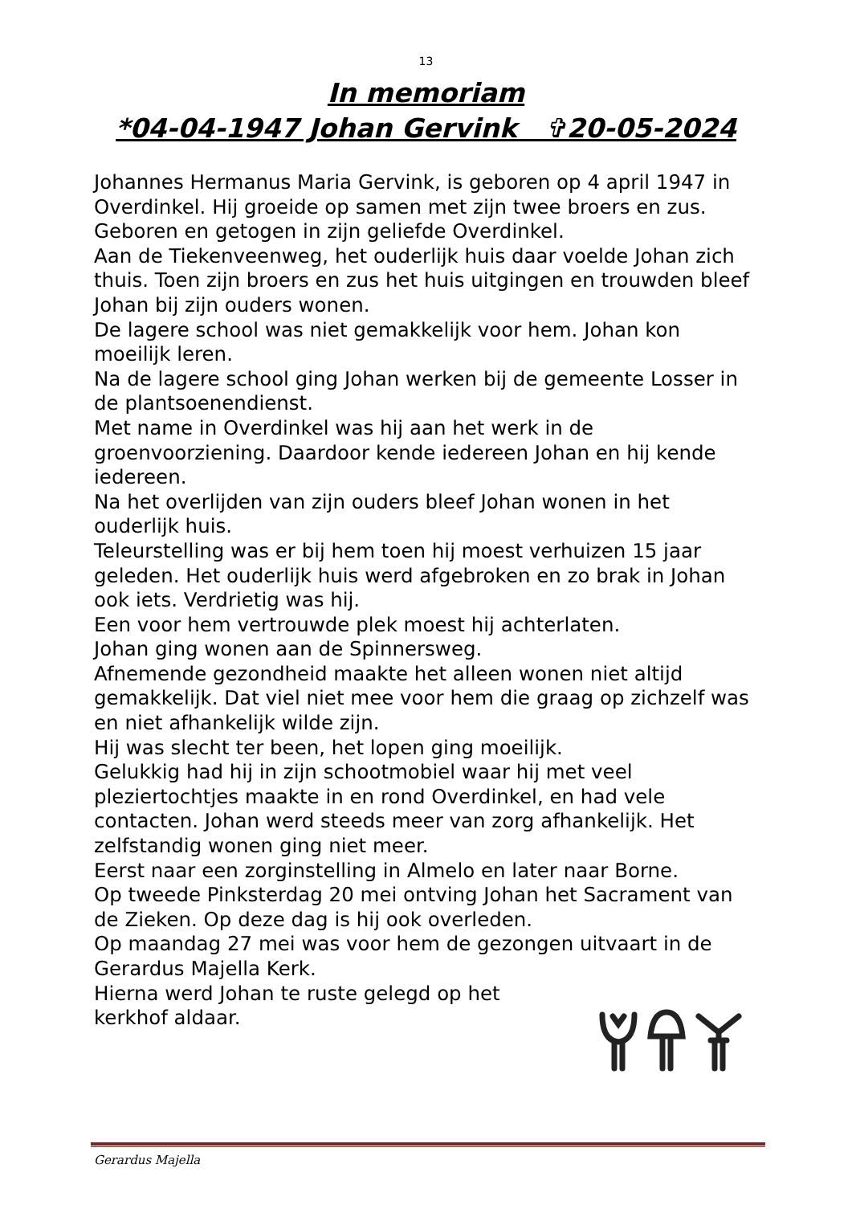13
In memoriam
*04-04-1947 Johan Gervink ✞20-05-2024
Johannes Hermanus Maria Gervink, is geboren op 4 april 1947 in Overdinkel. Hij groeide op samen met zijn twee broers en zus.
Geboren en getogen in zijn geliefde Overdinkel.
Aan de Tiekenveenweg, het ouderlijk huis daar voelde Johan zich thuis. Toen zijn broers en zus het huis uitgingen en trouwden bleef Johan bij zijn ouders wonen.
De lagere school was niet gemakkelijk voor hem. Johan kon moeilijk leren.
Na de lagere school ging Johan werken bij de gemeente Losser in de plantsoenendienst.
Met name in Overdinkel was hij aan het werk in de groenvoorziening. Daardoor kende iedereen Johan en hij kende iedereen.
Na het overlijden van zijn ouders bleef Johan wonen in het ouderlijk huis.
Teleurstelling was er bij hem toen hij moest verhuizen 15 jaar geleden. Het ouderlijk huis werd afgebroken en zo brak in Johan ook iets. Verdrietig was hij.
Een voor hem vertrouwde plek moest hij achterlaten.
Johan ging wonen aan de Spinnersweg.
Afnemende gezondheid maakte het alleen wonen niet altijd gemakkelijk. Dat viel niet mee voor hem die graag op zichzelf was en niet afhankelijk wilde zijn.
Hij was slecht ter been, het lopen ging moeilijk.
Gelukkig had hij in zijn schootmobiel waar hij met veel pleziertochtjes maakte in en rond Overdinkel, en had vele contacten. Johan werd steeds meer van zorg afhankelijk. Het zelfstandig wonen ging niet meer.
Eerst naar een zorginstelling in Almelo en later naar Borne.
Op tweede Pinksterdag 20 mei ontving Johan het Sacrament van de Zieken. Op deze dag is hij ook overleden.
Op maandag 27 mei was voor hem de gezongen uitvaart in de Gerardus Majella Kerk.
Hierna werd Johan te ruste gelegd op het
kerkhof aldaar.
Gerardus Majella